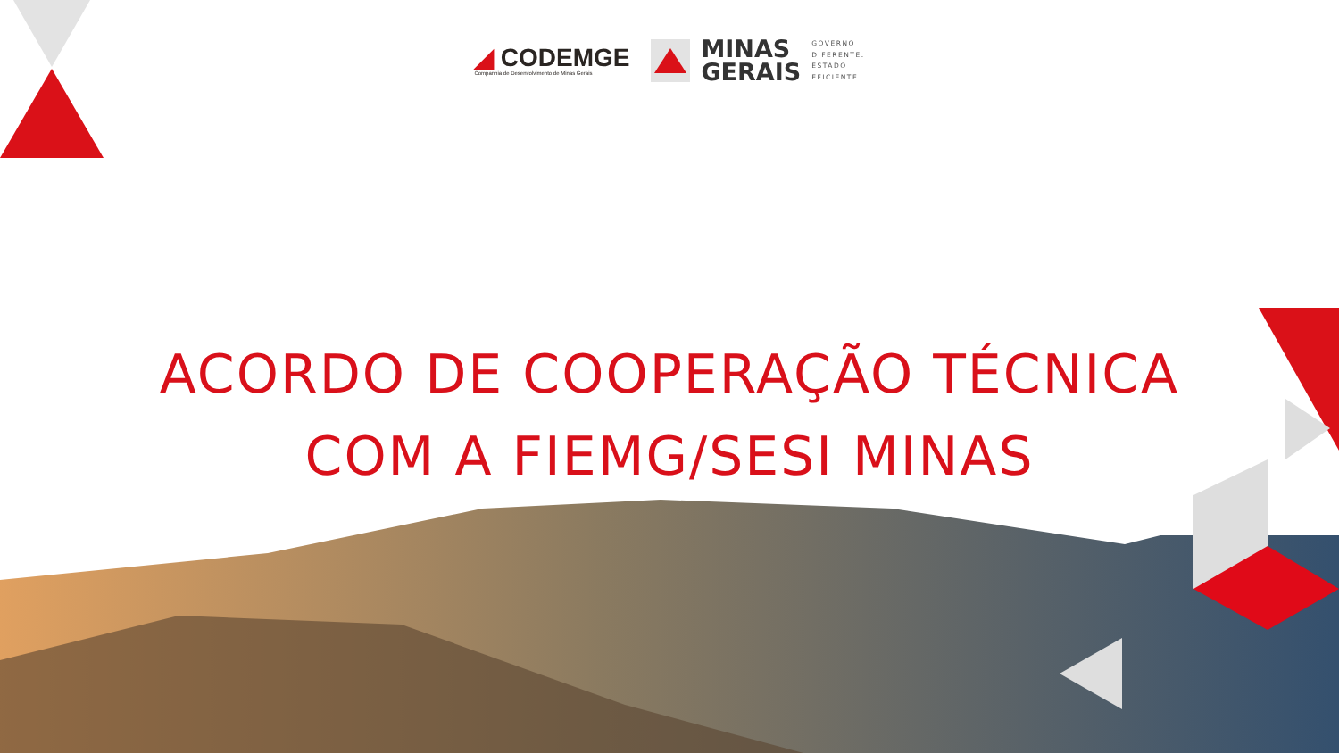◢ CODEMGE
Companhia de Desenvolvimento de Minas Gerais
MINAS
GERAIS
GOVERNO
DIFERENTE.
ESTADO
EFICIENTE.
ACORDO DE COOPERAÇÃO TÉCNICA
COM A FIEMG/SESI MINAS